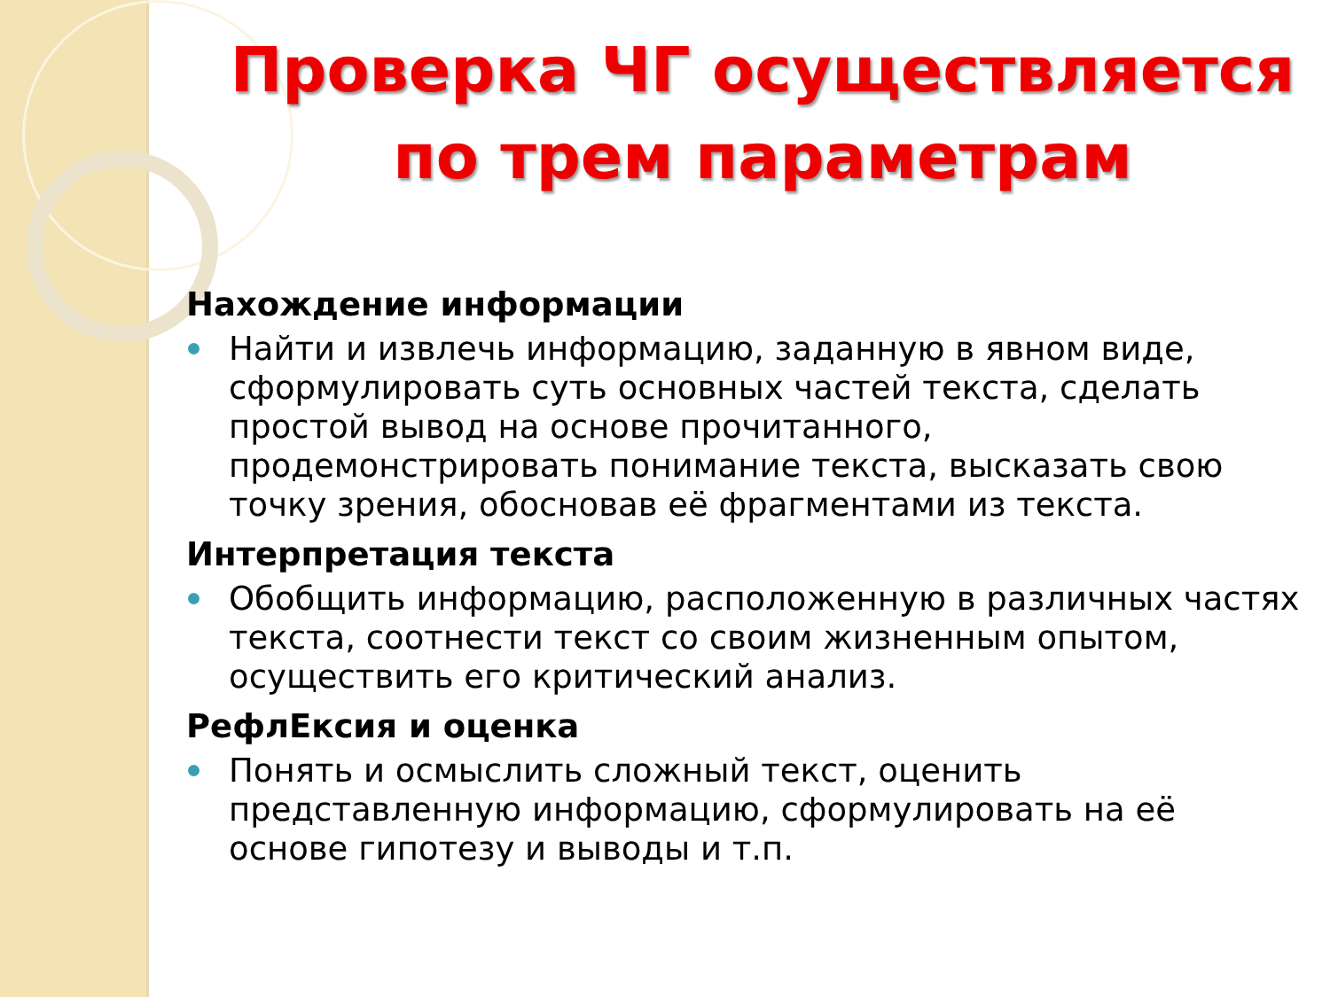Проверка ЧГ осуществляется по трем параметрам
Нахождение информации
Найти и извлечь информацию, заданную в явном виде, сформулировать суть основных частей текста, сделать простой вывод на основе прочитанного, продемонстрировать понимание текста, высказать свою точку зрения, обосновав её фрагментами из текста.
Интерпретация текста
Обобщить информацию, расположенную в различных частях текста, соотнести текст со своим жизненным опытом, осуществить его критический анализ.
РефлЕксия и оценка
Понять и осмыслить сложный текст, оценить представленную информацию, сформулировать на её основе гипотезу и выводы и т.п.